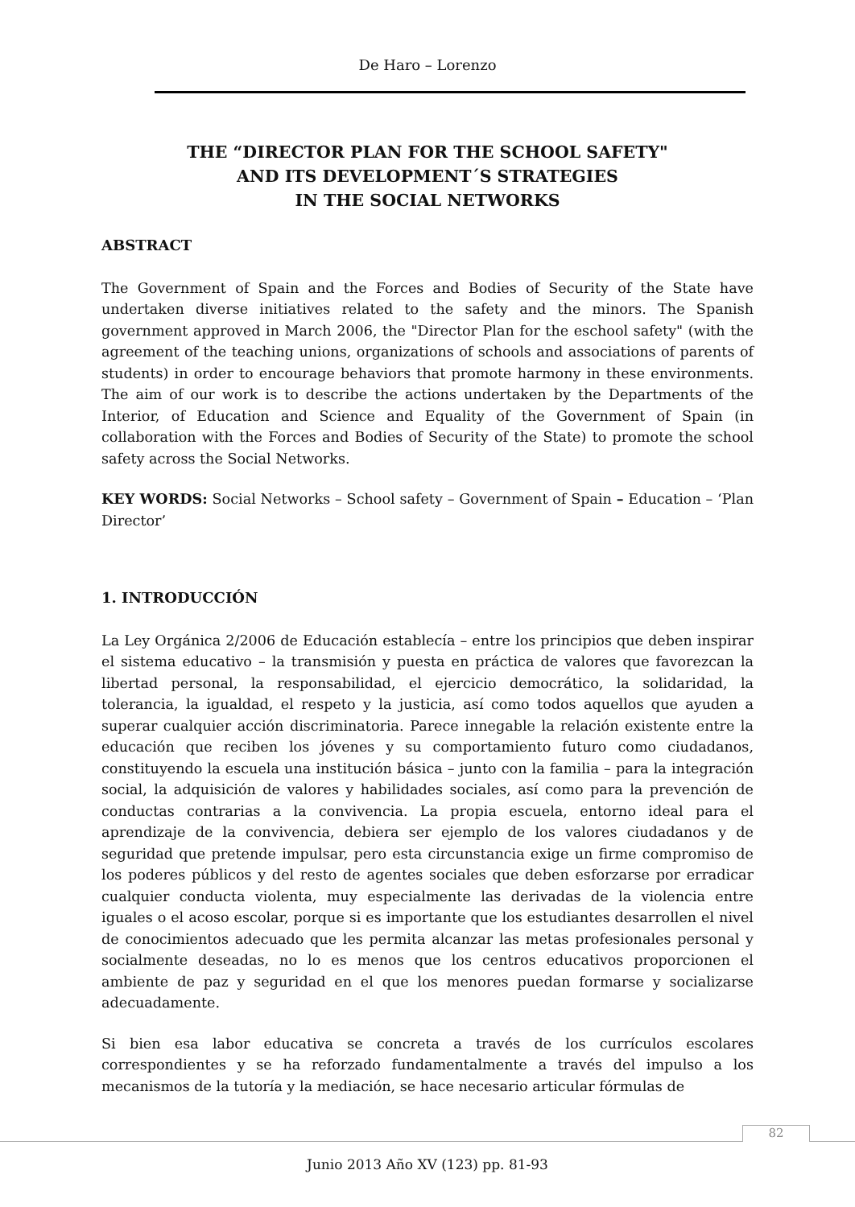De Haro – Lorenzo
THE “DIRECTOR PLAN FOR THE SCHOOL SAFETY"
AND ITS DEVELOPMENT´S STRATEGIES
IN THE SOCIAL NETWORKS
ABSTRACT
The Government of Spain and the Forces and Bodies of Security of the State have undertaken diverse initiatives related to the safety and the minors. The Spanish government approved in March 2006, the "Director Plan for the eschool safety" (with the agreement of the teaching unions, organizations of schools and associations of parents of students) in order to encourage behaviors that promote harmony in these environments. The aim of our work is to describe the actions undertaken by the Departments of the Interior, of Education and Science and Equality of the Government of Spain (in collaboration with the Forces and Bodies of Security of the State) to promote the school safety across the Social Networks.
KEY WORDS: Social Networks – School safety – Government of Spain – Education – ‘Plan Director’
1. INTRODUCCIÓN
La Ley Orgánica 2/2006 de Educación establecía – entre los principios que deben inspirar el sistema educativo – la transmisión y puesta en práctica de valores que favorezcan la libertad personal, la responsabilidad, el ejercicio democrático, la solidaridad, la tolerancia, la igualdad, el respeto y la justicia, así como todos aquellos que ayuden a superar cualquier acción discriminatoria. Parece innegable la relación existente entre la educación que reciben los jóvenes y su comportamiento futuro como ciudadanos, constituyendo la escuela una institución básica – junto con la familia – para la integración social, la adquisición de valores y habilidades sociales, así como para la prevención de conductas contrarias a la convivencia. La propia escuela, entorno ideal para el aprendizaje de la convivencia, debiera ser ejemplo de los valores ciudadanos y de seguridad que pretende impulsar, pero esta circunstancia exige un firme compromiso de los poderes públicos y del resto de agentes sociales que deben esforzarse por erradicar cualquier conducta violenta, muy especialmente las derivadas de la violencia entre iguales o el acoso escolar, porque si es importante que los estudiantes desarrollen el nivel de conocimientos adecuado que les permita alcanzar las metas profesionales personal y socialmente deseadas, no lo es menos que los centros educativos proporcionen el ambiente de paz y seguridad en el que los menores puedan formarse y socializarse adecuadamente.
Si bien esa labor educativa se concreta a través de los currículos escolares correspondientes y se ha reforzado fundamentalmente a través del impulso a los mecanismos de la tutoría y la mediación, se hace necesario articular fórmulas de
82
Junio 2013 Año XV (123) pp. 81-93